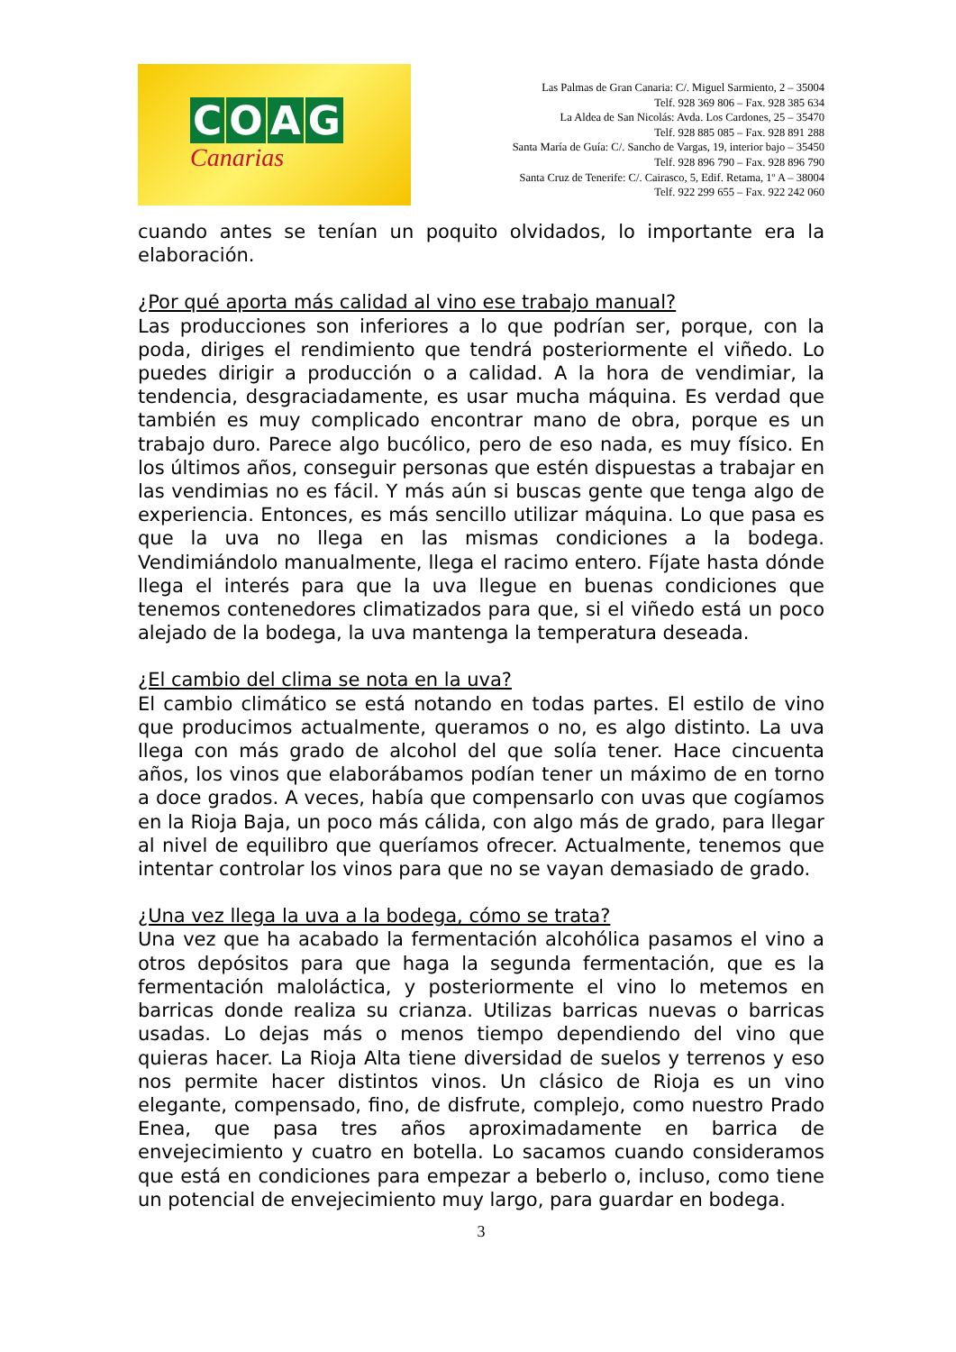COAG
Canarias
Las Palmas de Gran Canaria: C/. Miguel Sarmiento, 2 – 35004
Telf. 928 369 806 – Fax. 928 385 634
La Aldea de San Nicolás: Avda. Los Cardones, 25 – 35470
Telf. 928 885 085 – Fax. 928 891 288
Santa María de Guía: C/. Sancho de Vargas, 19, interior bajo – 35450
Telf. 928 896 790 – Fax. 928 896 790
Santa Cruz de Tenerife: C/. Cairasco, 5, Edif. Retama, 1º A – 38004
Telf. 922 299 655 – Fax. 922 242 060
cuando antes se tenían un poquito olvidados, lo importante era la elaboración.
¿Por qué aporta más calidad al vino ese trabajo manual?
Las producciones son inferiores a lo que podrían ser, porque, con la poda, diriges el rendimiento que tendrá posteriormente el viñedo. Lo puedes dirigir a producción o a calidad. A la hora de vendimiar, la tendencia, desgraciadamente, es usar mucha máquina. Es verdad que también es muy complicado encontrar mano de obra, porque es un trabajo duro. Parece algo bucólico, pero de eso nada, es muy físico. En los últimos años, conseguir personas que estén dispuestas a trabajar en las vendimias no es fácil. Y más aún si buscas gente que tenga algo de experiencia. Entonces, es más sencillo utilizar máquina. Lo que pasa es que la uva no llega en las mismas condiciones a la bodega. Vendimiándolo manualmente, llega el racimo entero. Fíjate hasta dónde llega el interés para que la uva llegue en buenas condiciones que tenemos contenedores climatizados para que, si el viñedo está un poco alejado de la bodega, la uva mantenga la temperatura deseada.
¿El cambio del clima se nota en la uva?
El cambio climático se está notando en todas partes. El estilo de vino que producimos actualmente, queramos o no, es algo distinto. La uva llega con más grado de alcohol del que solía tener. Hace cincuenta años, los vinos que elaborábamos podían tener un máximo de en torno a doce grados. A veces, había que compensarlo con uvas que cogíamos en la Rioja Baja, un poco más cálida, con algo más de grado, para llegar al nivel de equilibro que queríamos ofrecer. Actualmente, tenemos que intentar controlar los vinos para que no se vayan demasiado de grado.
¿Una vez llega la uva a la bodega, cómo se trata?
Una vez que ha acabado la fermentación alcohólica pasamos el vino a otros depósitos para que haga la segunda fermentación, que es la fermentación maloláctica, y posteriormente el vino lo metemos en barricas donde realiza su crianza. Utilizas barricas nuevas o barricas usadas. Lo dejas más o menos tiempo dependiendo del vino que quieras hacer. La Rioja Alta tiene diversidad de suelos y terrenos y eso nos permite hacer distintos vinos. Un clásico de Rioja es un vino elegante, compensado, fino, de disfrute, complejo, como nuestro Prado Enea, que pasa tres años aproximadamente en barrica de envejecimiento y cuatro en botella. Lo sacamos cuando consideramos que está en condiciones para empezar a beberlo o, incluso, como tiene un potencial de envejecimiento muy largo, para guardar en bodega.
3